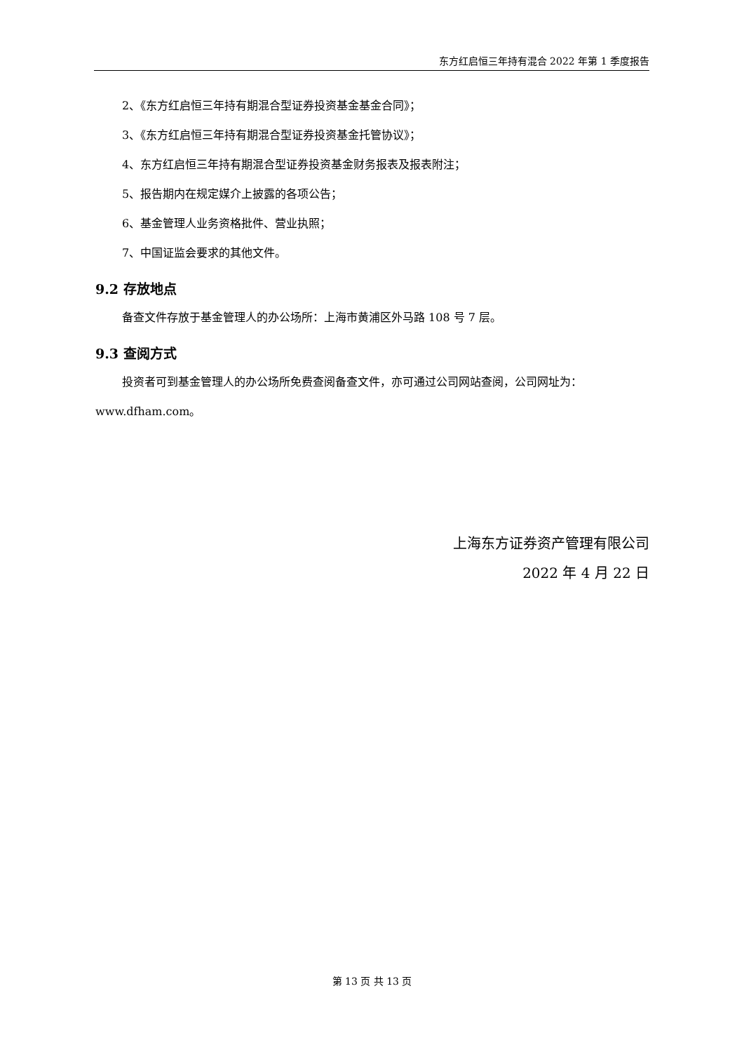东方红启恒三年持有混合 2022 年第 1 季度报告
2、《东方红启恒三年持有期混合型证券投资基金基金合同》；
3、《东方红启恒三年持有期混合型证券投资基金托管协议》；
4、东方红启恒三年持有期混合型证券投资基金财务报表及报表附注；
5、报告期内在规定媒介上披露的各项公告；
6、基金管理人业务资格批件、营业执照；
7、中国证监会要求的其他文件。
9.2 存放地点
备查文件存放于基金管理人的办公场所：上海市黄浦区外马路 108 号 7 层。
9.3 查阅方式
投资者可到基金管理人的办公场所免费查阅备查文件，亦可通过公司网站查阅，公司网址为：www.dfham.com。
上海东方证券资产管理有限公司
2022 年 4 月 22 日
第 13 页 共 13 页